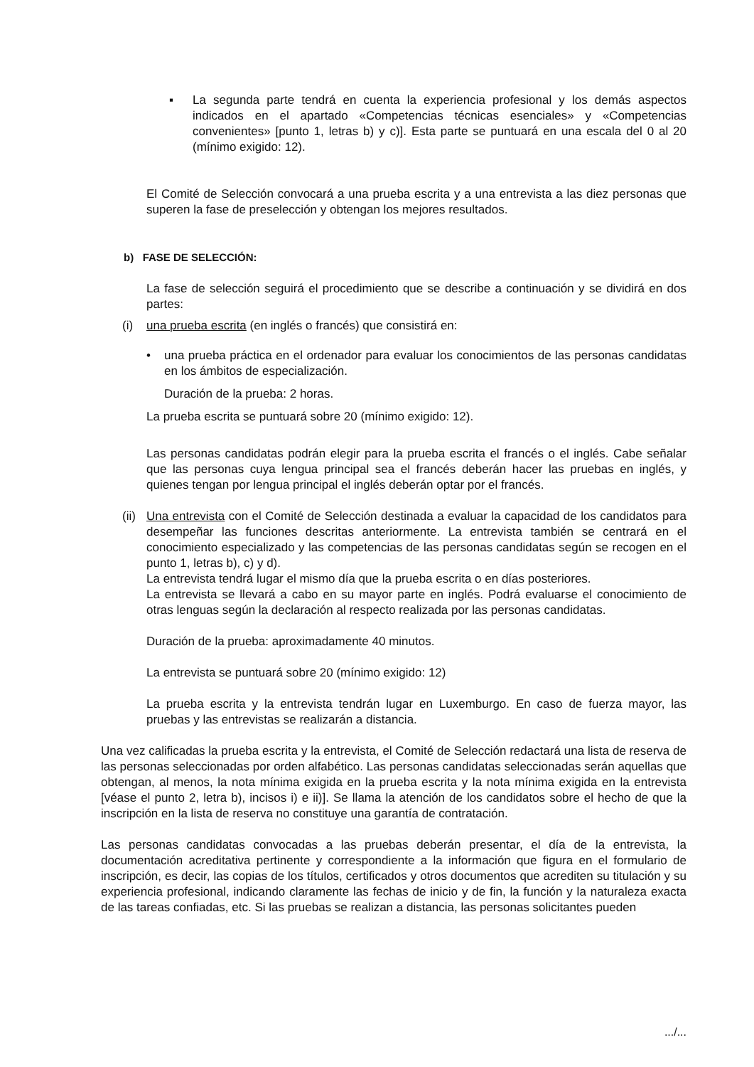▪ La segunda parte tendrá en cuenta la experiencia profesional y los demás aspectos indicados en el apartado «Competencias técnicas esenciales» y «Competencias convenientes» [punto 1, letras b) y c)]. Esta parte se puntuará en una escala del 0 al 20 (mínimo exigido: 12).
El Comité de Selección convocará a una prueba escrita y a una entrevista a las diez personas que superen la fase de preselección y obtengan los mejores resultados.
b) FASE DE SELECCIÓN:
La fase de selección seguirá el procedimiento que se describe a continuación y se dividirá en dos partes:
(i) una prueba escrita (en inglés o francés) que consistirá en:
• una prueba práctica en el ordenador para evaluar los conocimientos de las personas candidatas en los ámbitos de especialización.
Duración de la prueba: 2 horas.
La prueba escrita se puntuará sobre 20 (mínimo exigido: 12).
Las personas candidatas podrán elegir para la prueba escrita el francés o el inglés. Cabe señalar que las personas cuya lengua principal sea el francés deberán hacer las pruebas en inglés, y quienes tengan por lengua principal el inglés deberán optar por el francés.
(ii) Una entrevista con el Comité de Selección destinada a evaluar la capacidad de los candidatos para desempeñar las funciones descritas anteriormente. La entrevista también se centrará en el conocimiento especializado y las competencias de las personas candidatas según se recogen en el punto 1, letras b), c) y d).
La entrevista tendrá lugar el mismo día que la prueba escrita o en días posteriores.
La entrevista se llevará a cabo en su mayor parte en inglés. Podrá evaluarse el conocimiento de otras lenguas según la declaración al respecto realizada por las personas candidatas.
Duración de la prueba: aproximadamente 40 minutos.
La entrevista se puntuará sobre 20 (mínimo exigido: 12)
La prueba escrita y la entrevista tendrán lugar en Luxemburgo. En caso de fuerza mayor, las pruebas y las entrevistas se realizarán a distancia.
Una vez calificadas la prueba escrita y la entrevista, el Comité de Selección redactará una lista de reserva de las personas seleccionadas por orden alfabético. Las personas candidatas seleccionadas serán aquellas que obtengan, al menos, la nota mínima exigida en la prueba escrita y la nota mínima exigida en la entrevista [véase el punto 2, letra b), incisos i) e ii)]. Se llama la atención de los candidatos sobre el hecho de que la inscripción en la lista de reserva no constituye una garantía de contratación.
Las personas candidatas convocadas a las pruebas deberán presentar, el día de la entrevista, la documentación acreditativa pertinente y correspondiente a la información que figura en el formulario de inscripción, es decir, las copias de los títulos, certificados y otros documentos que acrediten su titulación y su experiencia profesional, indicando claramente las fechas de inicio y de fin, la función y la naturaleza exacta de las tareas confiadas, etc. Si las pruebas se realizan a distancia, las personas solicitantes pueden
.../...